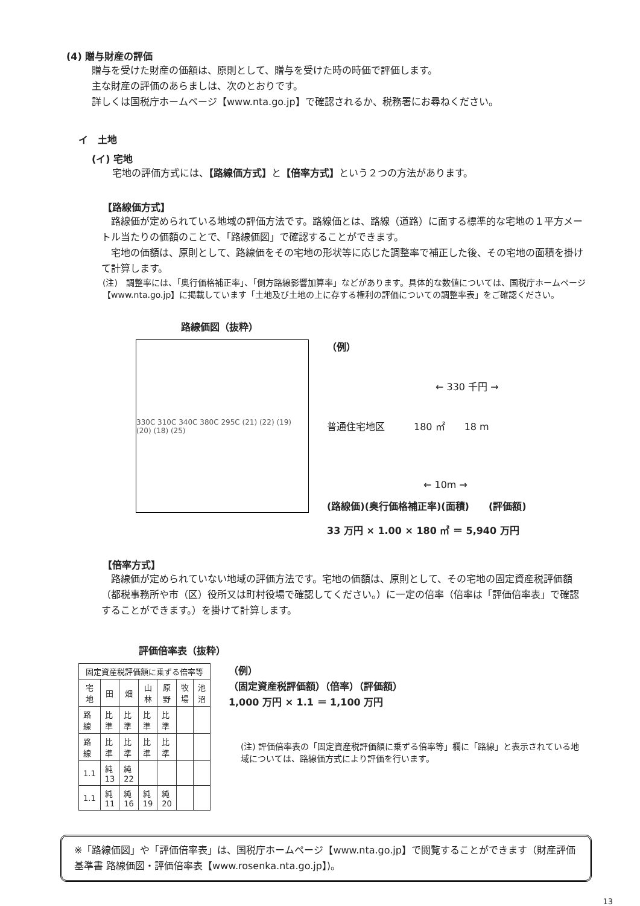(4) 贈与財産の評価
贈与を受けた財産の価額は、原則として、贈与を受けた時の時価で評価します。
主な財産の評価のあらましは、次のとおりです。
詳しくは国税庁ホームページ【www.nta.go.jp】で確認されるか、税務署にお尋ねください。
イ　土地
(イ) 宅地
　宅地の評価方式には、【路線価方式】と【倍率方式】という２つの方法があります。
【路線価方式】
　路線価が定められている地域の評価方法です。路線価とは、路線（道路）に面する標準的な宅地の１平方メートル当たりの価額のことで、「路線価図」で確認することができます。
　宅地の価額は、原則として、路線価をその宅地の形状等に応じた調整率で補正した後、その宅地の面積を掛けて計算します。
(注)　調整率には、「奥行価格補正率」、「側方路線影響加算率」などがあります。具体的な数値については、国税庁ホームページ【www.nta.go.jp】に掲載しています「土地及び土地の上に存する権利の評価についての調整率表」をご確認ください。
路線価図（抜粋）
330C 310C 340C 380C 295C (21) (22) (19) (20) (18) (25)
（例）
← 330 千円 →
普通住宅地区　　　180 ㎡　　18 m
← 10m →
(路線価)(奥行価格補正率)(面積)　　(評価額)
33 万円 × 1.00 × 180 ㎡ ＝ 5,940 万円
【倍率方式】
　路線価が定められていない地域の評価方法です。宅地の価額は、原則として、その宅地の固定資産税評価額（都税事務所や市（区）役所又は町村役場で確認してください。）に一定の倍率（倍率は「評価倍率表」で確認することができます。）を掛けて計算します。
評価倍率表（抜粋）
| 固定資産税評価額に乗ずる倍率等 | | | | | | |
| --- | --- | --- | --- | --- | --- | --- |
| 宅地 | 田 | 畑 | 山林 | 原野 | 牧場 | 池沼 |
| 路線 | 比準 | 比準 | 比準 | 比準 | | |
| 路線 | 比準 | 比準 | 比準 | 比準 | | |
| 1.1 | 純 13 | 純 22 | | | | |
| 1.1 | 純 11 | 純 16 | 純 19 | 純 20 | | |
（例）
（固定資産税評価額）（倍率）（評価額）
1,000 万円 × 1.1 ＝ 1,100 万円
(注) 評価倍率表の「固定資産税評価額に乗ずる倍率等」欄に「路線」と表示されている地域については、路線価方式により評価を行います。
※「路線価図」や「評価倍率表」は、国税庁ホームページ【www.nta.go.jp】で閲覧することができます（財産評価基準書 路線価図・評価倍率表【www.rosenka.nta.go.jp】)。
13